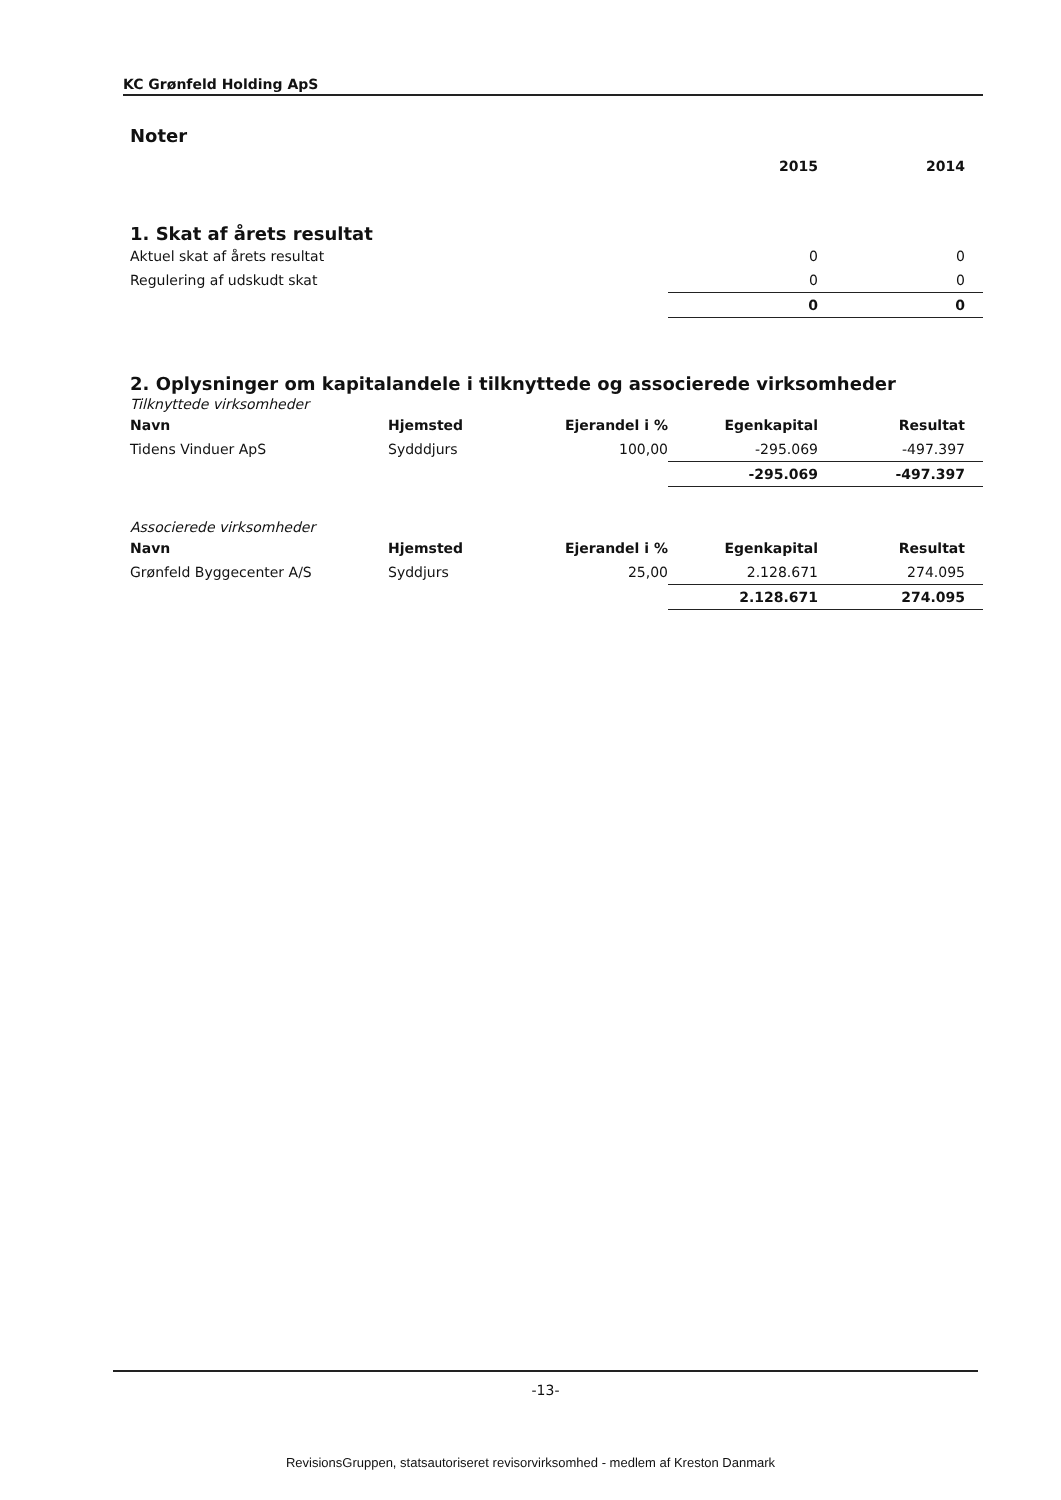KC Grønfeld Holding ApS
Noter
| | 2015 | 2014 |
1. Skat af årets resultat
| Aktuel skat af årets resultat | 0 | 0 |
| Regulering af udskudt skat | 0 | 0 |
| | 0 | 0 |
2. Oplysninger om kapitalandele i tilknyttede og associerede virksomheder
Tilknyttede virksomheder
| Navn | Hjemsted | Ejerandel i % | Egenkapital | Resultat |
| --- | --- | --- | --- | --- |
| Tidens Vinduer ApS | Sydddjurs | 100,00 | -295.069 | -497.397 |
| | | | -295.069 | -497.397 |
Associerede virksomheder
| Navn | Hjemsted | Ejerandel i % | Egenkapital | Resultat |
| --- | --- | --- | --- | --- |
| Grønfeld Byggecenter A/S | Syddjurs | 25,00 | 2.128.671 | 274.095 |
| | | | 2.128.671 | 274.095 |
-13-
RevisionsGruppen, statsautoriseret revisorvirksomhed - medlem af Kreston Danmark